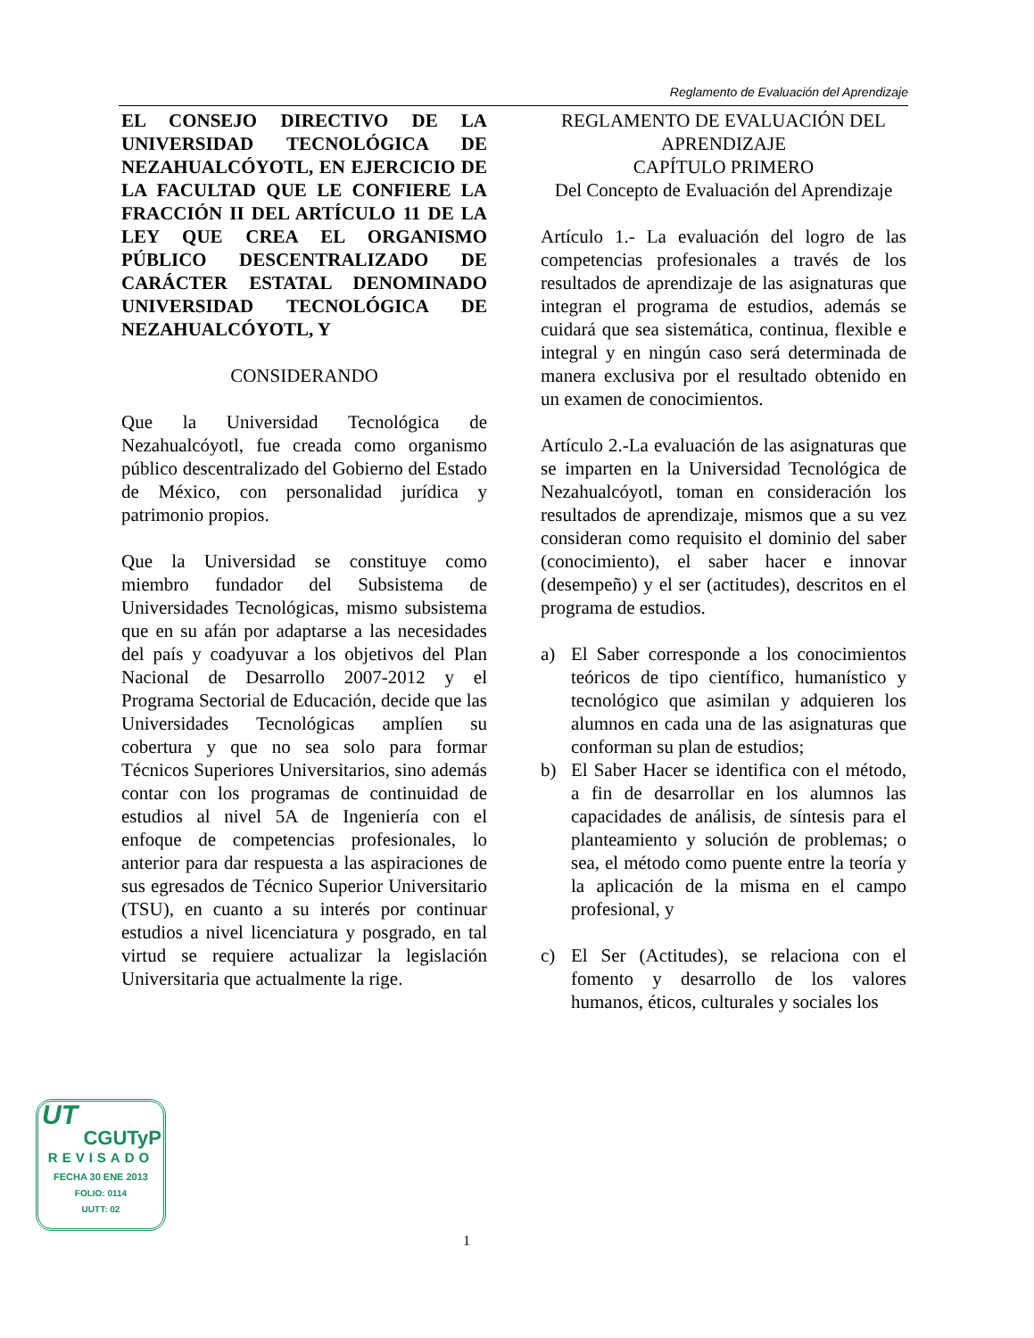Reglamento de Evaluación del Aprendizaje
EL CONSEJO DIRECTIVO DE LA UNIVERSIDAD TECNOLÓGICA DE NEZAHUALCÓYOTL, EN EJERCICIO DE LA FACULTAD QUE LE CONFIERE LA FRACCIÓN II DEL ARTÍCULO 11 DE LA LEY QUE CREA EL ORGANISMO PÚBLICO DESCENTRALIZADO DE CARÁCTER ESTATAL DENOMINADO UNIVERSIDAD TECNOLÓGICA DE NEZAHUALCÓYOTL, Y
CONSIDERANDO
Que la Universidad Tecnológica de Nezahualcóyotl, fue creada como organismo público descentralizado del Gobierno del Estado de México, con personalidad jurídica y patrimonio propios.
Que la Universidad se constituye como miembro fundador del Subsistema de Universidades Tecnológicas, mismo subsistema que en su afán por adaptarse a las necesidades del país y coadyuvar a los objetivos del Plan Nacional de Desarrollo 2007-2012 y el Programa Sectorial de Educación, decide que las Universidades Tecnológicas amplíen su cobertura y que no sea solo para formar Técnicos Superiores Universitarios, sino además contar con los programas de continuidad de estudios al nivel 5A de Ingeniería con el enfoque de competencias profesionales, lo anterior para dar respuesta a las aspiraciones de sus egresados de Técnico Superior Universitario (TSU), en cuanto a su interés por continuar estudios a nivel licenciatura y posgrado, en tal virtud se requiere actualizar la legislación Universitaria que actualmente la rige.
REGLAMENTO DE EVALUACIÓN DEL APRENDIZAJE
CAPÍTULO PRIMERO
Del Concepto de Evaluación del Aprendizaje
Artículo 1.- La evaluación del logro de las competencias profesionales a través de los resultados de aprendizaje de las asignaturas que integran el programa de estudios, además se cuidará que sea sistemática, continua, flexible e integral y en ningún caso será determinada de manera exclusiva por el resultado obtenido en un examen de conocimientos.
Artículo 2.-La evaluación de las asignaturas que se imparten en la Universidad Tecnológica de Nezahualcóyotl, toman en consideración los resultados de aprendizaje, mismos que a su vez consideran como requisito el dominio del saber (conocimiento), el saber hacer e innovar (desempeño) y el ser (actitudes), descritos en el programa de estudios.
a) El Saber corresponde a los conocimientos teóricos de tipo científico, humanístico y tecnológico que asimilan y adquieren los alumnos en cada una de las asignaturas que conforman su plan de estudios;
b) El Saber Hacer se identifica con el método, a fin de desarrollar en los alumnos las capacidades de análisis, de síntesis para el planteamiento y solución de problemas; o sea, el método como puente entre la teoría y la aplicación de la misma en el campo profesional, y
c) El Ser (Actitudes), se relaciona con el fomento y desarrollo de los valores humanos, éticos, culturales y sociales los
UT
CGUTyP
REVISADO
FECHA 30 ENE 2013
FOLIO: 0114
UUTT: 02
1